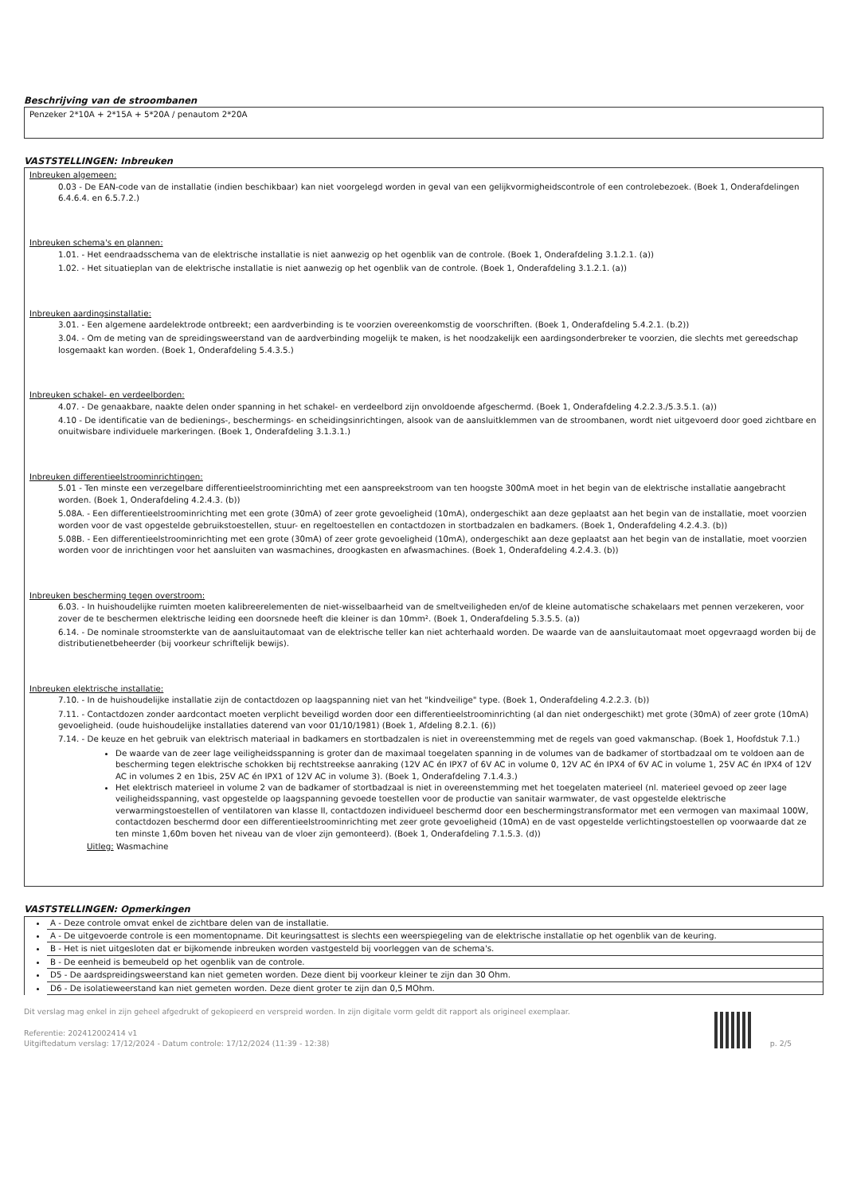Beschrijving van de stroombanen
Penzeker 2*10A + 2*15A + 5*20A / penautom 2*20A
VASTSTELLINGEN: Inbreuken
Inbreuken algemeen:
0.03 - De EAN-code van de installatie (indien beschikbaar) kan niet voorgelegd worden in geval van een gelijkvormigheidscontrole of een controlebezoek. (Boek 1, Onderafdelingen 6.4.6.4. en 6.5.7.2.)
Inbreuken schema's en plannen:
1.01. - Het eendraadsschema van de elektrische installatie is niet aanwezig op het ogenblik van de controle. (Boek 1, Onderafdeling 3.1.2.1. (a))
1.02. - Het situatieplan van de elektrische installatie is niet aanwezig op het ogenblik van de controle. (Boek 1, Onderafdeling 3.1.2.1. (a))
Inbreuken aardingsinstallatie:
3.01. - Een algemene aardelektrode ontbreekt; een aardverbinding is te voorzien overeenkomstig de voorschriften. (Boek 1, Onderafdeling 5.4.2.1. (b.2))
3.04. - Om de meting van de spreidingsweerstand van de aardverbinding mogelijk te maken, is het noodzakelijk een aardingsonderbreker te voorzien, die slechts met gereedschap losgemaakt kan worden. (Boek 1, Onderafdeling 5.4.3.5.)
Inbreuken schakel- en verdeelborden:
4.07. - De genaakbare, naakte delen onder spanning in het schakel- en verdeelbord zijn onvoldoende afgeschermd. (Boek 1, Onderafdeling 4.2.2.3./5.3.5.1. (a))
4.10 - De identificatie van de bedienings-, beschermings- en scheidingsinrichtingen, alsook van de aansluitklemmen van de stroombanen, wordt niet uitgevoerd door goed zichtbare en onuitwisbare individuele markeringen. (Boek 1, Onderafdeling 3.1.3.1.)
Inbreuken differentieelstroominrichtingen:
5.01 - Ten minste een verzegelbare differentieelstroominrichting met een aanspreekstroom van ten hoogste 300mA moet in het begin van de elektrische installatie aangebracht worden. (Boek 1, Onderafdeling 4.2.4.3. (b))
5.08A. - Een differentieelstroominrichting met een grote (30mA) of zeer grote gevoeligheid (10mA), ondergeschikt aan deze geplaatst aan het begin van de installatie, moet voorzien worden voor de vast opgestelde gebruikstoestellen, stuur- en regeltoestellen en contactdozen in stortbadzalen en badkamers. (Boek 1, Onderafdeling 4.2.4.3. (b))
5.08B. - Een differentieelstroominrichting met een grote (30mA) of zeer grote gevoeligheid (10mA), ondergeschikt aan deze geplaatst aan het begin van de installatie, moet voorzien worden voor de inrichtingen voor het aansluiten van wasmachines, droogkasten en afwasmachines. (Boek 1, Onderafdeling 4.2.4.3. (b))
Inbreuken bescherming tegen overstroom:
6.03. - In huishoudelijke ruimten moeten kalibreerelementen de niet-wisselbaarheid van de smeltveiligheden en/of de kleine automatische schakelaars met pennen verzekeren, voor zover de te beschermen elektrische leiding een doorsnede heeft die kleiner is dan 10mm². (Boek 1, Onderafdeling 5.3.5.5. (a))
6.14. - De nominale stroomsterkte van de aansluitautomaat van de elektrische teller kan niet achterhaald worden. De waarde van de aansluitautomaat moet opgevraagd worden bij de distributienetbeheerder (bij voorkeur schriftelijk bewijs).
Inbreuken elektrische installatie:
7.10. - In de huishoudelijke installatie zijn de contactdozen op laagspanning niet van het "kindveilige" type. (Boek 1, Onderafdeling 4.2.2.3. (b))
7.11. - Contactdozen zonder aardcontact moeten verplicht beveiligd worden door een differentieelstroominrichting (al dan niet ondergeschikt) met grote (30mA) of zeer grote (10mA) gevoeligheid. (oude huishoudelijke installaties daterend van voor 01/10/1981) (Boek 1, Afdeling 8.2.1. (6))
7.14. - De keuze en het gebruik van elektrisch materiaal in badkamers en stortbadzalen is niet in overeenstemming met de regels van goed vakmanschap. (Boek 1, Hoofdstuk 7.1.)
De waarde van de zeer lage veiligheidsspanning is groter dan de maximaal toegelaten spanning in de volumes van de badkamer of stortbadzaal om te voldoen aan de bescherming tegen elektrische schokken bij rechtstreekse aanraking (12V AC én IPX7 of 6V AC in volume 0, 12V AC én IPX4 of 6V AC in volume 1, 25V AC én IPX4 of 12V AC in volumes 2 en 1bis, 25V AC én IPX1 of 12V AC in volume 3). (Boek 1, Onderafdeling 7.1.4.3.)
Het elektrisch materieel in volume 2 van de badkamer of stortbadzaal is niet in overeenstemming met het toegelaten materieel (nl. materieel gevoed op zeer lage veiligheidsspanning, vast opgestelde op laagspanning gevoede toestellen voor de productie van sanitair warmwater, de vast opgestelde elektrische verwarmingstoestellen of ventilatoren van klasse II, contactdozen individueel beschermd door een beschermingstransformator met een vermogen van maximaal 100W, contactdozen beschermd door een differentieelstroominrichting met zeer grote gevoeligheid (10mA) en de vast opgestelde verlichtingstoestellen op voorwaarde dat ze ten minste 1,60m boven het niveau van de vloer zijn gemonteerd). (Boek 1, Onderafdeling 7.1.5.3. (d))
Uitleg: Wasmachine
VASTSTELLINGEN: Opmerkingen
A - Deze controle omvat enkel de zichtbare delen van de installatie.
A - De uitgevoerde controle is een momentopname. Dit keuringsattest is slechts een weerspiegeling van de elektrische installatie op het ogenblik van de keuring.
B - Het is niet uitgesloten dat er bijkomende inbreuken worden vastgesteld bij voorleggen van de schema's.
B - De eenheid is bemeubeld op het ogenblik van de controle.
D5 - De aardspreidingsweerstand kan niet gemeten worden. Deze dient bij voorkeur kleiner te zijn dan 30 Ohm.
D6 - De isolatieweerstand kan niet gemeten worden. Deze dient groter te zijn dan 0,5 MOhm.
Dit verslag mag enkel in zijn geheel afgedrukt of gekopieerd en verspreid worden. In zijn digitale vorm geldt dit rapport als origineel exemplaar.
Referentie: 202412002414 v1
Uitgiftedatum verslag: 17/12/2024 - Datum controle: 17/12/2024 (11:39 - 12:38)
p. 2/5